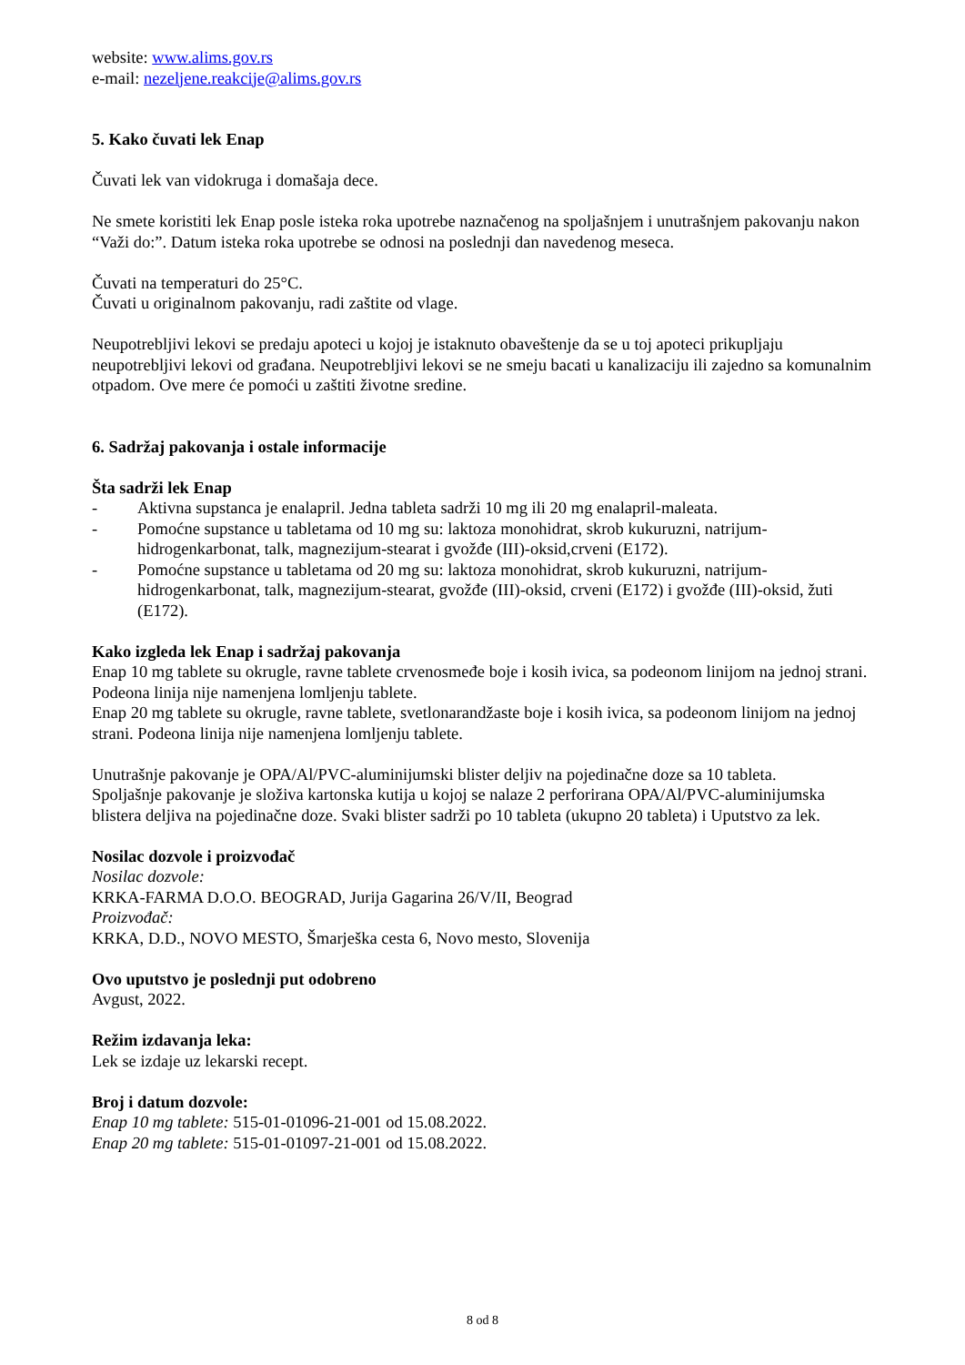website: www.alims.gov.rs
e-mail: nezeljene.reakcije@alims.gov.rs
5. Kako čuvati lek Enap
Čuvati lek van vidokruga i domašaja dece.
Ne smete koristiti lek Enap posle isteka roka upotrebe naznačenog na spoljašnjem i unutrašnjem pakovanju nakon “Važi do:”. Datum isteka roka upotrebe se odnosi na poslednji dan navedenog meseca.
Čuvati na temperaturi do 25°C.
Čuvati u originalnom pakovanju, radi zaštite od vlage.
Neupotrebljivi lekovi se predaju apoteci u kojoj je istaknuto obaveštenje da se u toj apoteci prikupljaju neupotrebljivi lekovi od građana. Neupotrebljivi lekovi se ne smeju bacati u kanalizaciju ili zajedno sa komunalnim otpadom. Ove mere će pomoći u zaštiti životne sredine.
6. Sadržaj pakovanja i ostale informacije
Šta sadrži lek Enap
- Aktivna supstanca je enalapril. Jedna tableta sadrži 10 mg ili 20 mg enalapril-maleata.
- Pomoćne supstance u tabletama od 10 mg su: laktoza monohidrat, skrob kukuruzni, natrijum-hidrogenkarbonat, talk, magnezijum-stearat i gvožđe (III)-oksid,crveni (E172).
- Pomoćne supstance u tabletama od 20 mg su: laktoza monohidrat, skrob kukuruzni, natrijum-hidrogenkarbonat, talk, magnezijum-stearat, gvožđe (III)-oksid, crveni (E172) i gvožđe (III)-oksid, žuti (E172).
Kako izgleda lek Enap i sadržaj pakovanja
Enap 10 mg tablete su okrugle, ravne tablete crvenosmeđe boje i kosih ivica, sa podeonom linijom na jednoj strani. Podeona linija nije namenjena lomljenju tablete.
Enap 20 mg tablete su okrugle, ravne tablete, svetlonarandžaste boje i kosih ivica, sa podeonom linijom na jednoj strani. Podeona linija nije namenjena lomljenju tablete.
Unutrašnje pakovanje je OPA/Al/PVC-aluminijumski blister deljiv na pojedinačne doze sa 10 tableta.
Spoljašnje pakovanje je složiva kartonska kutija u kojoj se nalaze 2 perforirana OPA/Al/PVC-aluminijumska blistera deljiva na pojedinačne doze. Svaki blister sadrži po 10 tableta (ukupno 20 tableta) i Uputstvo za lek.
Nosilac dozvole i proizvođač
Nosilac dozvole:
KRKA-FARMA D.O.O. BEOGRAD, Jurija Gagarina 26/V/II, Beograd
Proizvođač:
KRKA, D.D., NOVO MESTO, Šmarješka cesta 6, Novo mesto, Slovenija
Ovo uputstvo je poslednji put odobreno
Avgust, 2022.
Režim izdavanja leka:
Lek se izdaje uz lekarski recept.
Broj i datum dozvole:
Enap 10 mg tablete: 515-01-01096-21-001 od 15.08.2022.
Enap 20 mg tablete: 515-01-01097-21-001 od 15.08.2022.
8 od 8